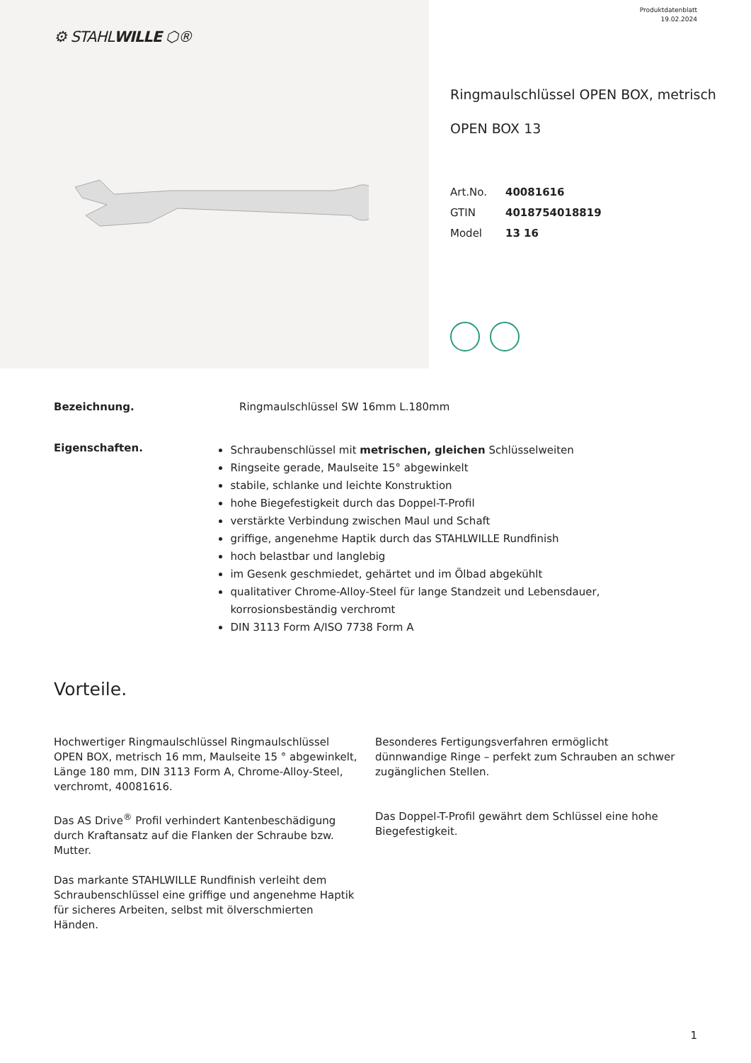⚙ STAHLWILLE ⬡®
Produktdatenblatt
19.02.2024
Ringmaulschlüssel OPEN BOX, metrisch
OPEN BOX 13
Art.No. 40081616
GTIN 4018754018819
Model 13 16
Bezeichnung. Ringmaulschlüssel SW 16mm L.180mm
Eigenschaften.
Schraubenschlüssel mit metrischen, gleichen Schlüsselweiten
Ringseite gerade, Maulseite 15° abgewinkelt
stabile, schlanke und leichte Konstruktion
hohe Biegefestigkeit durch das Doppel-T-Profil
verstärkte Verbindung zwischen Maul und Schaft
griffige, angenehme Haptik durch das STAHLWILLE Rundfinish
hoch belastbar und langlebig
im Gesenk geschmiedet, gehärtet und im Ölbad abgekühlt
qualitativer Chrome-Alloy-Steel für lange Standzeit und Lebensdauer, korrosionsbeständig verchromt
DIN 3113 Form A/ISO 7738 Form A
Vorteile.
Hochwertiger Ringmaulschlüssel Ringmaulschlüssel OPEN BOX, metrisch 16 mm, Maulseite 15 ° abgewinkelt, Länge 180 mm, DIN 3113 Form A, Chrome-Alloy-Steel, verchromt, 40081616.
Das AS Drive<sup>®</sup> Profil verhindert Kantenbeschädigung durch Kraftansatz auf die Flanken der Schraube bzw. Mutter.
Das markante STAHLWILLE Rundfinish verleiht dem Schraubenschlüssel eine griffige und angenehme Haptik für sicheres Arbeiten, selbst mit ölverschmierten Händen.
Besonderes Fertigungsverfahren ermöglicht dünnwandige Ringe – perfekt zum Schrauben an schwer zugänglichen Stellen.
Das Doppel-T-Profil gewährt dem Schlüssel eine hohe Biegefestigkeit.
1